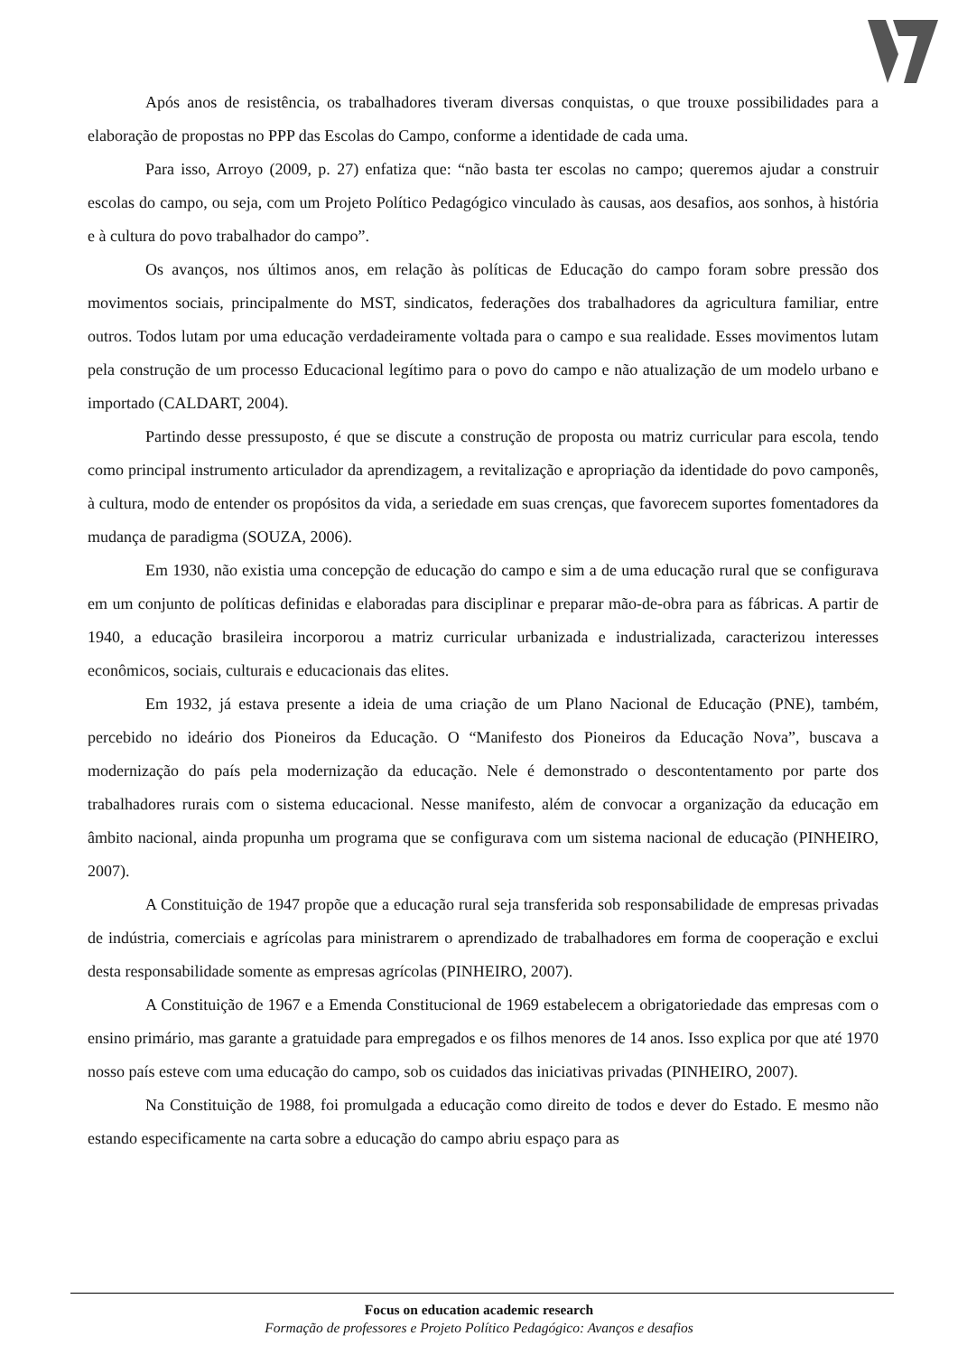Após anos de resistência, os trabalhadores tiveram diversas conquistas, o que trouxe possibilidades para a elaboração de propostas no PPP das Escolas do Campo, conforme a identidade de cada uma.
Para isso, Arroyo (2009, p. 27) enfatiza que: “não basta ter escolas no campo; queremos ajudar a construir escolas do campo, ou seja, com um Projeto Político Pedagógico vinculado às causas, aos desafios, aos sonhos, à história e à cultura do povo trabalhador do campo”.
Os avanços, nos últimos anos, em relação às políticas de Educação do campo foram sobre pressão dos movimentos sociais, principalmente do MST, sindicatos, federações dos trabalhadores da agricultura familiar, entre outros. Todos lutam por uma educação verdadeiramente voltada para o campo e sua realidade. Esses movimentos lutam pela construção de um processo Educacional legítimo para o povo do campo e não atualização de um modelo urbano e importado (CALDART, 2004).
Partindo desse pressuposto, é que se discute a construção de proposta ou matriz curricular para escola, tendo como principal instrumento articulador da aprendizagem, a revitalização e apropriação da identidade do povo camponês, à cultura, modo de entender os propósitos da vida, a seriedade em suas crenças, que favorecem suportes fomentadores da mudança de paradigma (SOUZA, 2006).
Em 1930, não existia uma concepção de educação do campo e sim a de uma educação rural que se configurava em um conjunto de políticas definidas e elaboradas para disciplinar e preparar mão-de-obra para as fábricas. A partir de 1940, a educação brasileira incorporou a matriz curricular urbanizada e industrializada, caracterizou interesses econômicos, sociais, culturais e educacionais das elites.
Em 1932, já estava presente a ideia de uma criação de um Plano Nacional de Educação (PNE), também, percebido no ideário dos Pioneiros da Educação. O “Manifesto dos Pioneiros da Educação Nova”, buscava a modernização do país pela modernização da educação. Nele é demonstrado o descontentamento por parte dos trabalhadores rurais com o sistema educacional. Nesse manifesto, além de convocar a organização da educação em âmbito nacional, ainda propunha um programa que se configurava com um sistema nacional de educação (PINHEIRO, 2007).
A Constituição de 1947 propõe que a educação rural seja transferida sob responsabilidade de empresas privadas de indústria, comerciais e agrícolas para ministrarem o aprendizado de trabalhadores em forma de cooperação e exclui desta responsabilidade somente as empresas agrícolas (PINHEIRO, 2007).
A Constituição de 1967 e a Emenda Constitucional de 1969 estabelecem a obrigatoriedade das empresas com o ensino primário, mas garante a gratuidade para empregados e os filhos menores de 14 anos. Isso explica por que até 1970 nosso país esteve com uma educação do campo, sob os cuidados das iniciativas privadas (PINHEIRO, 2007).
Na Constituição de 1988, foi promulgada a educação como direito de todos e dever do Estado. E mesmo não estando especificamente na carta sobre a educação do campo abriu espaço para as
Focus on education academic research
Formação de professores e Projeto Político Pedagógico: Avanços e desafios